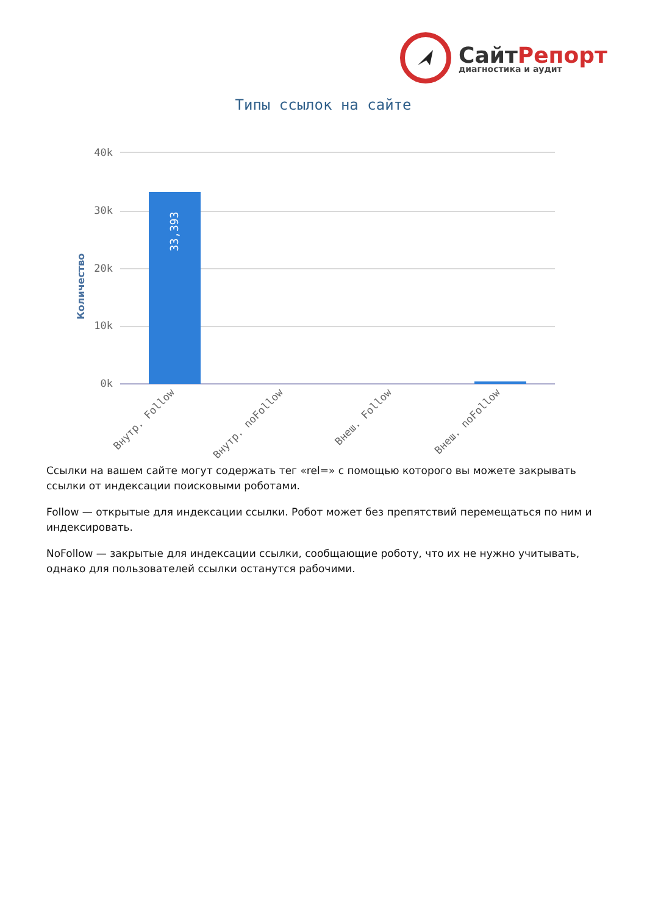СайтРепорт
диагностика и аудит
Типы ссылок на сайте
Количество
40k
30k
20k
10k
0k
33,393
Внутр. Follow
Внутр. noFollow
Внеш. Follow
Внеш. noFollow
Ссылки на вашем сайте могут содержать тег «rel=» с помощью которого вы можете закрывать ссылки от индексации поисковыми роботами.
Follow — открытые для индексации ссылки. Робот может без препятствий перемещаться по ним и индексировать.
NoFollow — закрытые для индексации ссылки, сообщающие роботу, что их не нужно учитывать, однако для пользователей ссылки останутся рабочими.